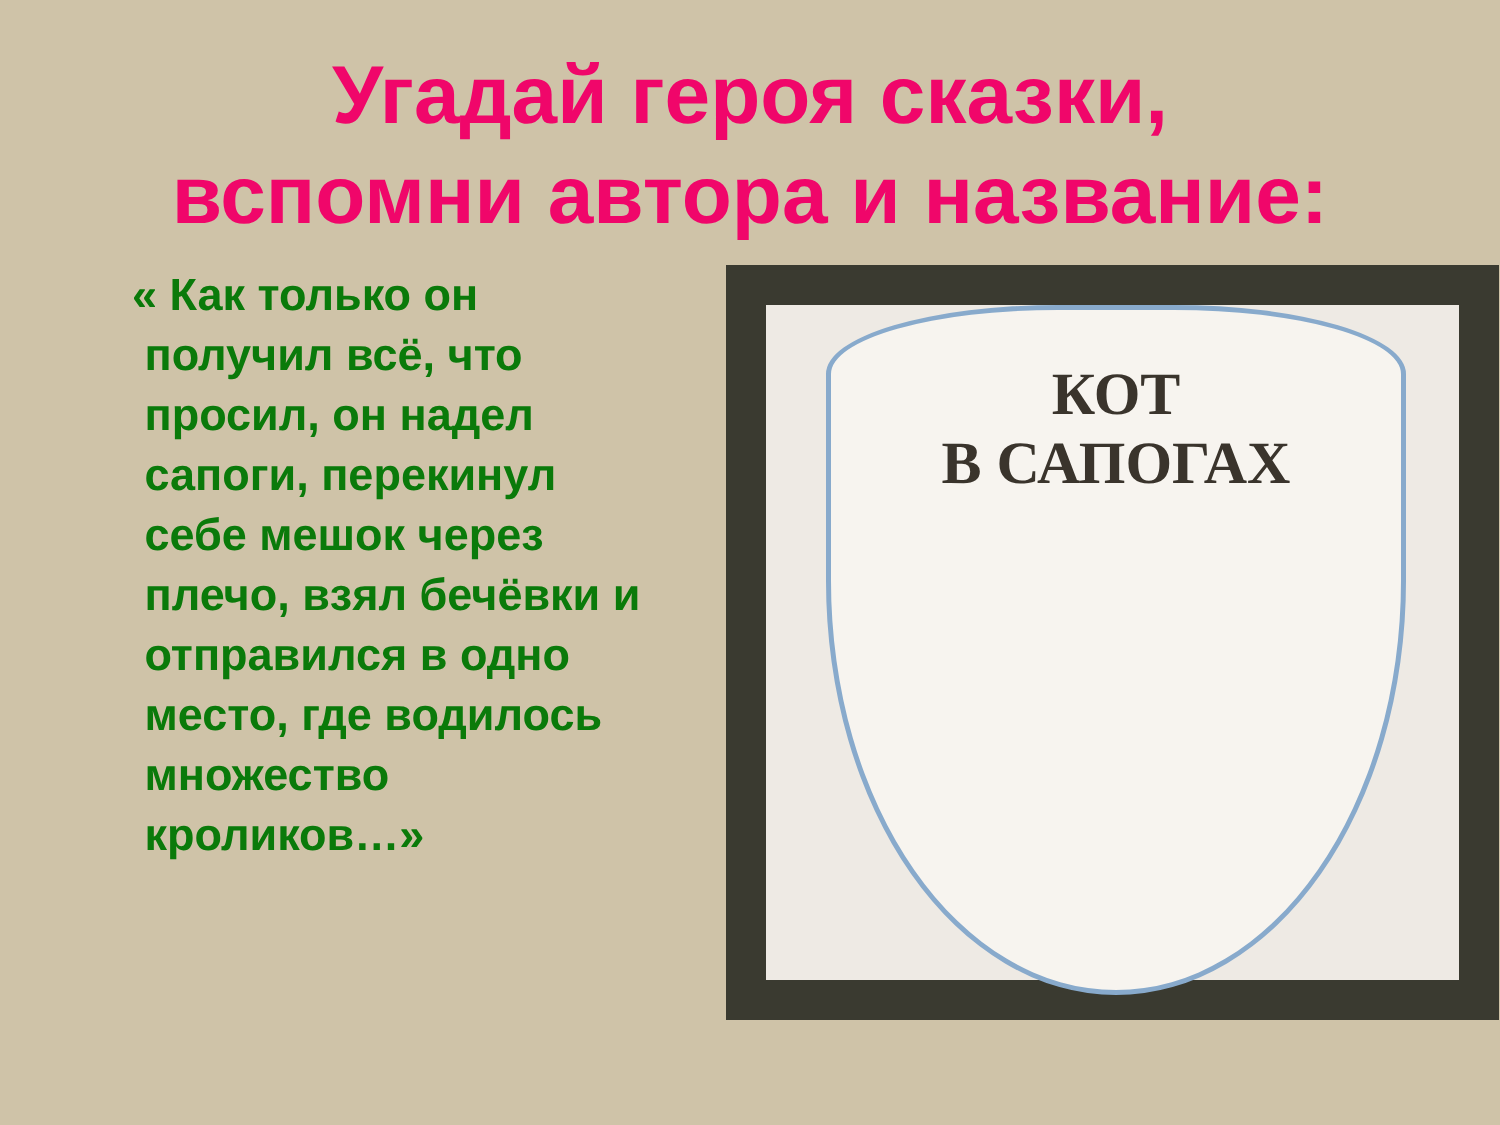Угадай героя сказки,
вспомни автора и название:
« Как только он
получил всё, что
просил, он надел
сапоги, перекинул
себе мешок через
плечо, взял бечёвки и
отправился в одно
место, где водилось
множество
кроликов…»
КОТ
В САПОГАХ